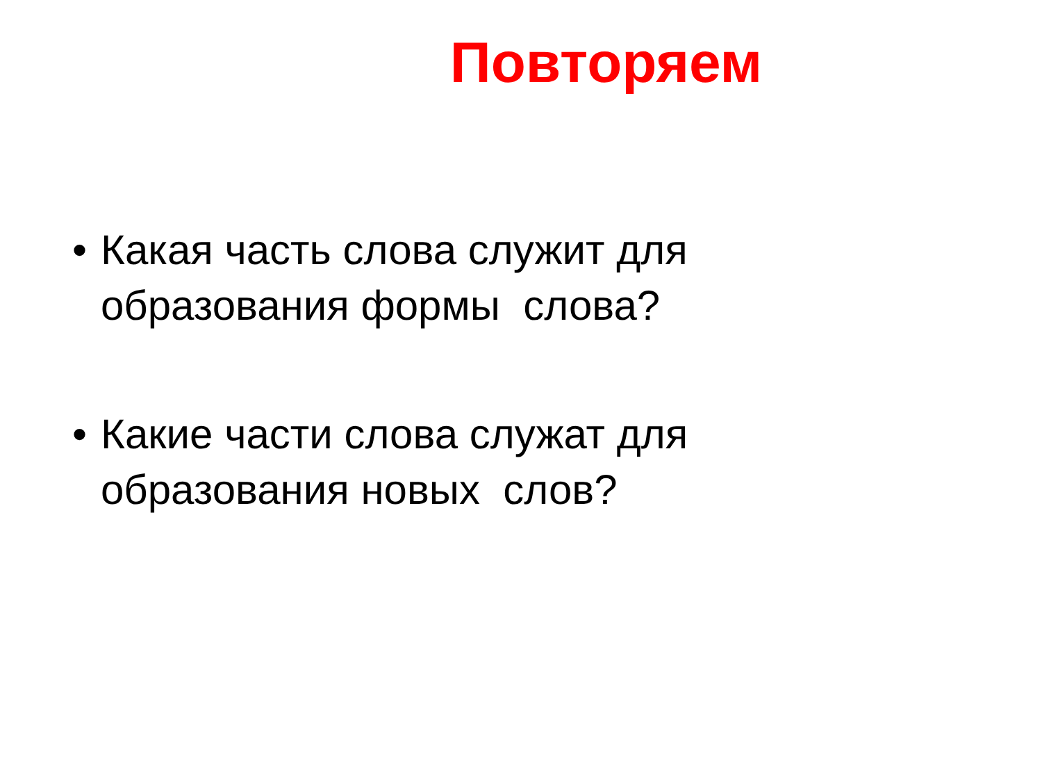Повторяем
• Какая часть слова служит для образования формы слова?
• Какие части слова служат для образования новых слов?